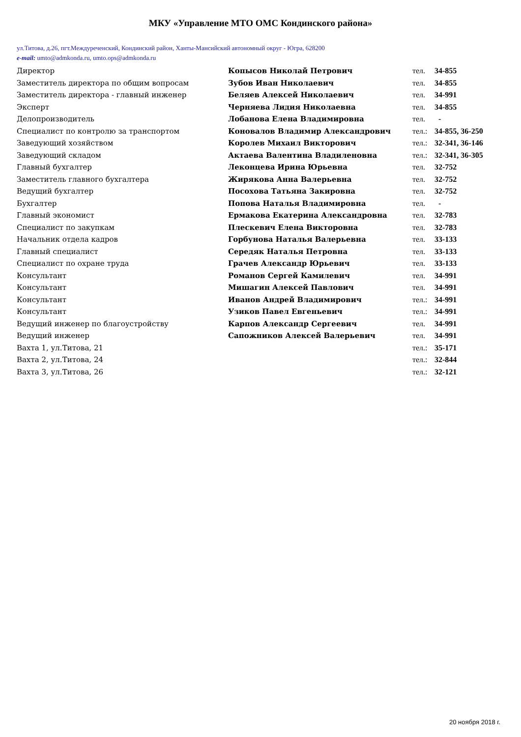МКУ «Управление МТО ОМС Кондинского района»
ул.Титова, д.26, пгт.Междуреченский, Кондинский район, Ханты-Мансийский автономный округ - Югра, 628200
e-mail: umto@admkonda.ru, umto.ops@admkonda.ru
| Директор | Копысов Николай Петрович | тел. | 34-855 |
| Заместитель директора по общим вопросам | Зубов Иван Николаевич | тел. | 34-855 |
| Заместитель директора - главный инженер | Беляев Алексей Николаевич | тел. | 34-991 |
| Эксперт | Черняева Лидия Николаевна | тел. | 34-855 |
| Делопроизводитель | Лобанова Елена Владимировна | тел. | - |
| Специалист по контролю за транспортом | Коновалов Владимир Александрович | тел.: | 34-855, 36-250 |
| Заведующий хозяйством | Королев Михаил Викторович | тел.: | 32-341, 36-146 |
| Заведующий складом | Актаева Валентина Владиленовна | тел.: | 32-341, 36-305 |
| Главный бухгалтер | Леконцева Ирина Юрьевна | тел. | 32-752 |
| Заместитель главного бухгалтера | Жирякова Анна Валерьевна | тел. | 32-752 |
| Ведущий бухгалтер | Посохова Татьяна Закировна | тел. | 32-752 |
| Бухгалтер | Попова Наталья Владимировна | тел. | - |
| Главный экономист | Ермакова Екатерина Александровна | тел. | 32-783 |
| Специалист по закупкам | Плескевич Елена Викторовна | тел. | 32-783 |
| Начальник отдела кадров | Горбунова Наталья Валерьевна | тел. | 33-133 |
| Главный специалист | Середяк Наталья Петровна | тел. | 33-133 |
| Специалист по охране труда | Грачев Александр Юрьевич | тел. | 33-133 |
| Консультант | Романов Сергей Камилевич | тел. | 34-991 |
| Консультант | Мишагин Алексей Павлович | тел. | 34-991 |
| Консультант | Иванов Андрей Владимирович | тел.: | 34-991 |
| Консультант | Узиков Павел Евгеньевич | тел.: | 34-991 |
| Ведущий инженер по благоустройству | Карпов Александр Сергеевич | тел. | 34-991 |
| Ведущий инженер | Сапожников Алексей Валерьевич | тел. | 34-991 |
| Вахта 1, ул.Титова, 21 | | тел.: | 35-171 |
| Вахта 2, ул.Титова, 24 | | тел.: | 32-844 |
| Вахта 3, ул.Титова, 26 | | тел.: | 32-121 |
20 ноября 2018 г.